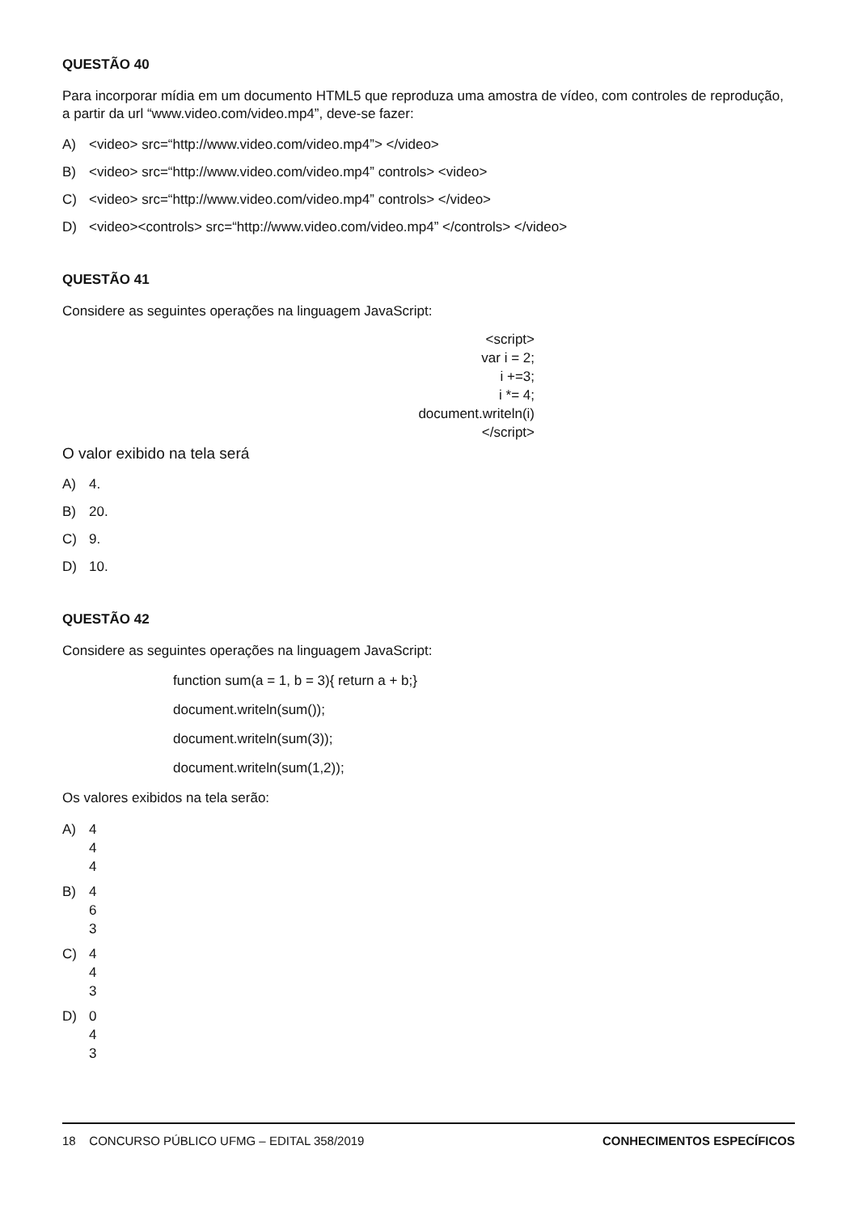QUESTÃO 40
Para incorporar mídia em um documento HTML5 que reproduza uma amostra de vídeo, com controles de reprodução, a partir da url “www.video.com/video.mp4”, deve-se fazer:
A) <video> src=“http://www.video.com/video.mp4”> </video>
B) <video> src=“http://www.video.com/video.mp4” controls> <video>
C) <video> src=“http://www.video.com/video.mp4” controls> </video>
D) <video><controls> src=“http://www.video.com/video.mp4” </controls> </video>
QUESTÃO 41
Considere as seguintes operações na linguagem JavaScript:
<script>
var i = 2;
i +=3;
i *= 4;
document.writeln(i)
</script>
O valor exibido na tela será
A) 4.
B) 20.
C) 9.
D) 10.
QUESTÃO 42
Considere as seguintes operações na linguagem JavaScript:
function sum(a = 1, b = 3){ return a + b;}
document.writeln(sum());
document.writeln(sum(3));
document.writeln(sum(1,2));
Os valores exibidos na tela serão:
A) 4
4
4
B) 4
6
3
C) 4
4
3
D) 0
4
3
18 CONCURSO PÚBLICO UFMG – EDITAL 358/2019
CONHECIMENTOS ESPECÍFICOS